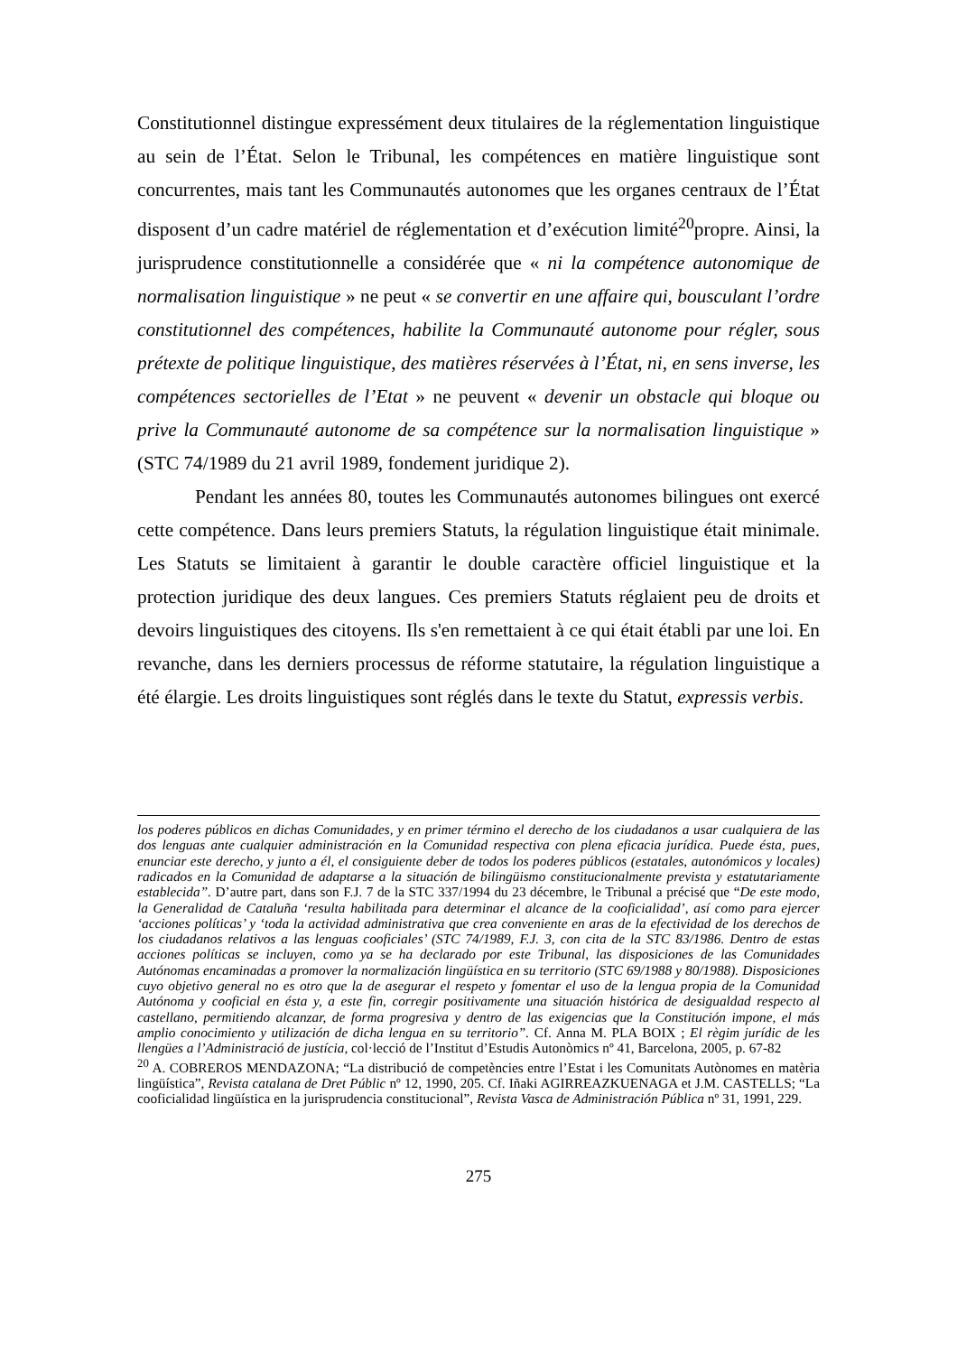Constitutionnel distingue expressément deux titulaires de la réglementation linguistique au sein de l’État. Selon le Tribunal, les compétences en matière linguistique sont concurrentes, mais tant les Communautés autonomes que les organes centraux de l’État disposent d’un cadre matériel de réglementation et d’exécution limité<sup>20</sup>propre. Ainsi, la jurisprudence constitutionnelle a considérée que « ni la compétence autonomique de normalisation linguistique » ne peut « se convertir en une affaire qui, bousculant l’ordre constitutionnel des compétences, habilite la Communauté autonome pour régler, sous prétexte de politique linguistique, des matières réservées à l’État, ni, en sens inverse, les compétences sectorielles de l’Etat » ne peuvent « devenir un obstacle qui bloque ou prive la Communauté autonome de sa compétence sur la normalisation linguistique » (STC 74/1989 du 21 avril 1989, fondement juridique 2).
Pendant les années 80, toutes les Communautés autonomes bilingues ont exercé cette compétence. Dans leurs premiers Statuts, la régulation linguistique était minimale. Les Statuts se limitaient à garantir le double caractère officiel linguistique et la protection juridique des deux langues. Ces premiers Statuts réglaient peu de droits et devoirs linguistiques des citoyens. Ils s'en remettaient à ce qui était établi par une loi. En revanche, dans les derniers processus de réforme statutaire, la régulation linguistique a été élargie. Les droits linguistiques sont réglés dans le texte du Statut, expressis verbis.
los poderes públicos en dichas Comunidades, y en primer término el derecho de los ciudadanos a usar cualquiera de las dos lenguas ante cualquier administración en la Comunidad respectiva con plena eficacia jurídica. Puede ésta, pues, enunciar este derecho, y junto a él, el consiguiente deber de todos los poderes públicos (estatales, autonómicos y locales) radicados en la Comunidad de adaptarse a la situación de bilingüismo constitucionalmente prevista y estatutariamente establecida”. D’autre part, dans son F.J. 7 de la STC 337/1994 du 23 décembre, le Tribunal a précisé que “De este modo, la Generalidad de Cataluña ‘resulta habilitada para determinar el alcance de la cooficialidad’, así como para ejercer ‘acciones políticas’ y ‘toda la actividad administrativa que crea conveniente en aras de la efectividad de los derechos de los ciudadanos relativos a las lenguas cooficiales’ (STC 74/1989, F.J. 3, con cita de la STC 83/1986. Dentro de estas acciones políticas se incluyen, como ya se ha declarado por este Tribunal, las disposiciones de las Comunidades Autónomas encaminadas a promover la normalización lingüística en su territorio (STC 69/1988 y 80/1988). Disposiciones cuyo objetivo general no es otro que la de asegurar el respeto y fomentar el uso de la lengua propia de la Comunidad Autónoma y cooficial en ésta y, a este fin, corregir positivamente una situación histórica de desigualdad respecto al castellano, permitiendo alcanzar, de forma progresiva y dentro de las exigencias que la Constitución impone, el más amplio conocimiento y utilización de dicha lengua en su territorio”. Cf. Anna M. PLA BOIX ; El règim jurídic de les llengües a l’Administració de justícia, col·lecció de l’Institut d’Estudis Autonòmics nº 41, Barcelona, 2005, p. 67-82
<sup>20</sup> A. COBREROS MENDAZONA; “La distribució de competències entre l’Estat i les Comunitats Autònomes en matèria lingüística”, Revista catalana de Dret Públic nº 12, 1990, 205. Cf. Iñaki AGIRREAZKUENAGA et J.M. CASTELLS; “La cooficialidad lingüística en la jurisprudencia constitucional”, Revista Vasca de Administración Pública nº 31, 1991, 229.
275